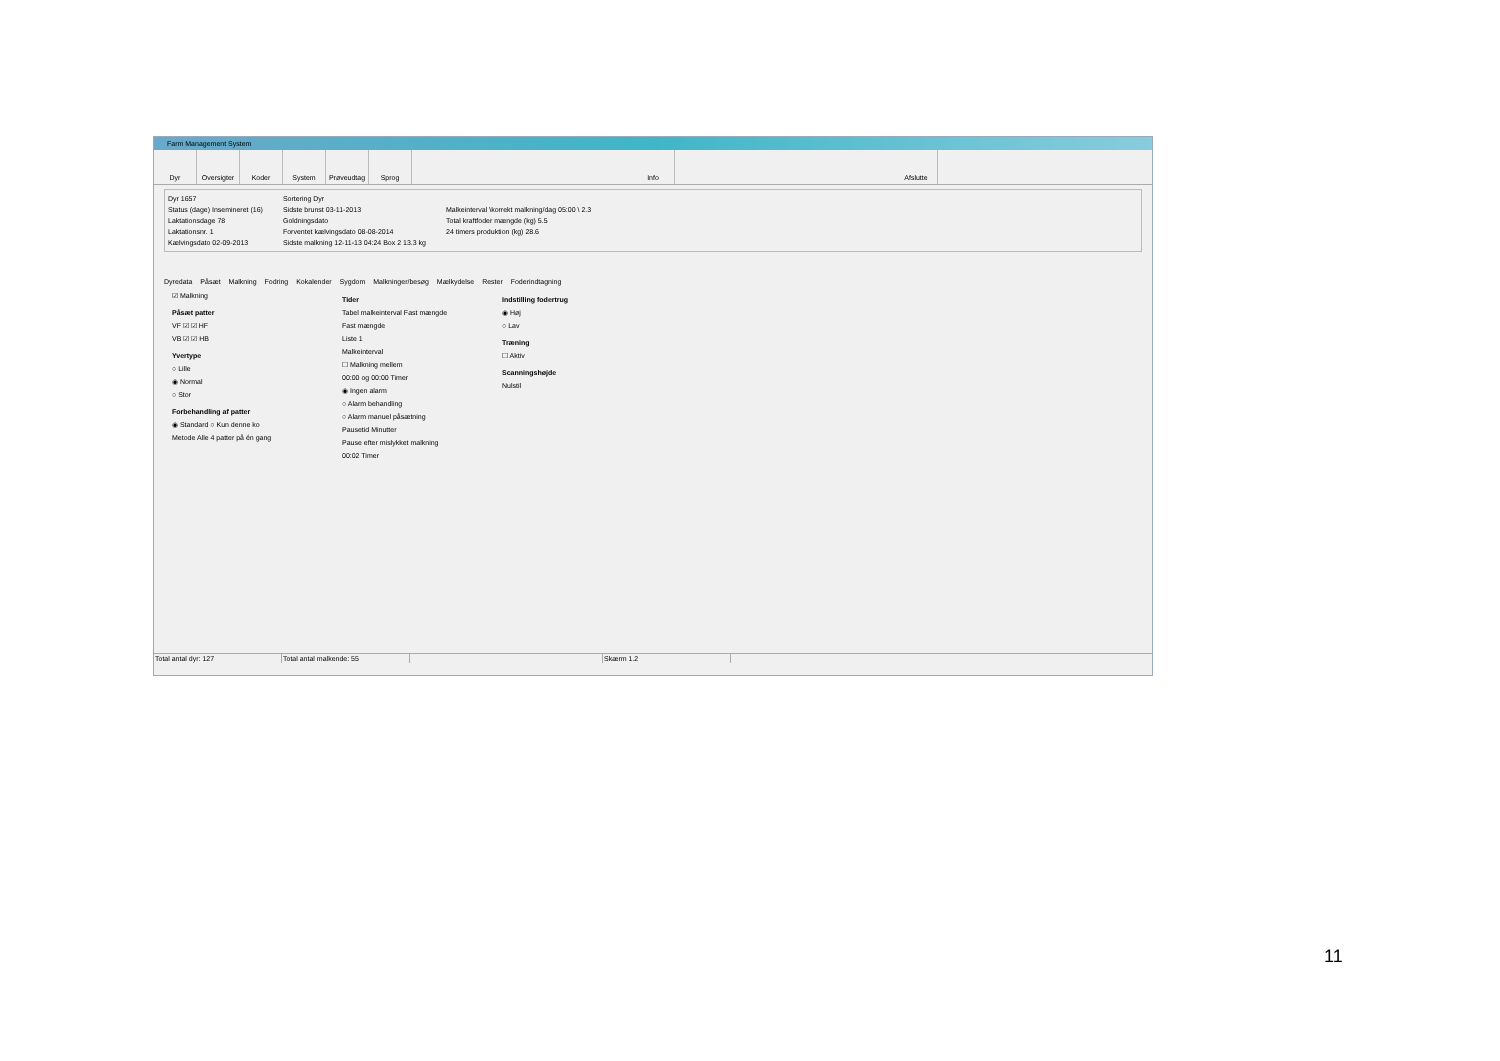Farm Management System
Dyr Oversigter Koder System Prøveudtag Sprog Info Afslutte
Dyr 1657
Status (dage) Insemineret (16)
Laktationsdage 78
Laktationsnr. 1
Kælvingsdato 02-09-2013
Sortering Dyr
Sidste brunst 03-11-2013
Goldningsdato
Forventet kælvingsdato 08-08-2014
Sidste malkning 12-11-13 04:24 Box 2 13.3 kg
Malkeinterval \korrekt malkning/dag 05:00 \ 2.3
Total kraftfoder mængde (kg) 5.5
24 timers produktion (kg) 28.6
Dyredata Påsæt Malkning Fodring Kokalender Sygdom Malkninger/besøg Mælkydelse Rester Foderindtagning
☑ Malkning
Påsæt patter
VF ☑ ☑ HF
VB ☑ ☑ HB
Yvertype
○ Lille
◉ Normal
○ Stor
Forbehandling af patter
◉ Standard ○ Kun denne ko
Metode Alle 4 patter på én gang
Tider
Tabel malkeinterval Fast mængde
Fast mængde
Liste 1
Malkeinterval
☐ Malkning mellem
00:00 og 00:00 Timer
◉ Ingen alarm
○ Alarm behandling
○ Alarm manuel påsætning
Pausetid Minutter
Pause efter mislykket malkning
00:02 Timer
Indstilling fodertrug
◉ Høj
○ Lav
Træning
☐ Aktiv
Scanningshøjde
Nulstil
Total antal dyr: 127 Total antal malkende: 55 Skærm 1.2
11